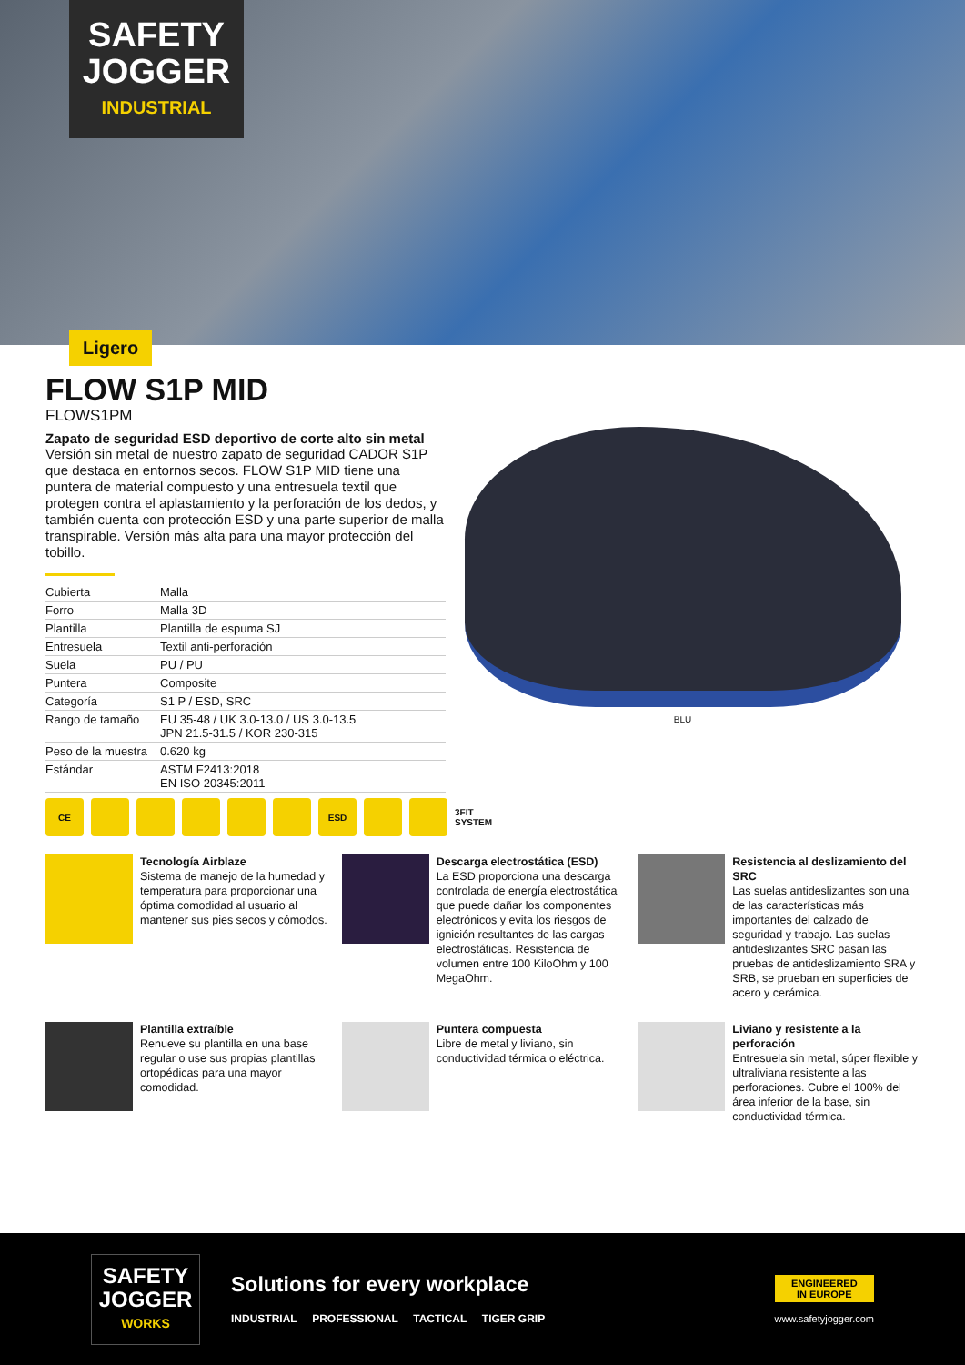SAFETY
JOGGER
INDUSTRIAL
Ligero
FLOW S1P MID
FLOWS1PM
Zapato de seguridad ESD deportivo de corte alto sin metal
Versión sin metal de nuestro zapato de seguridad CADOR S1P que destaca en entornos secos. FLOW S1P MID tiene una puntera de material compuesto y una entresuela textil que protegen contra el aplastamiento y la perforación de los dedos, y también cuenta con protección ESD y una parte superior de malla transpirable. Versión más alta para una mayor protección del tobillo.
| Cubierta | Malla |
| Forro | Malla 3D |
| Plantilla | Plantilla de espuma SJ |
| Entresuela | Textil anti-perforación |
| Suela | PU / PU |
| Puntera | Composite |
| Categoría | S1 P / ESD, SRC |
| Rango de tamaño | EU 35-48 / UK 3.0-13.0 / US 3.0-13.5 JPN 21.5-31.5 / KOR 230-315 |
| Peso de la muestra | 0.620 kg |
| Estándar | ASTM F2413:2018 EN ISO 20345:2011 |
BLU
CE ESD 3FIT SYSTEM
Tecnología Airblaze
Sistema de manejo de la humedad y temperatura para proporcionar una óptima comodidad al usuario al mantener sus pies secos y cómodos.
Descarga electrostática (ESD)
La ESD proporciona una descarga controlada de energía electrostática que puede dañar los componentes electrónicos y evita los riesgos de ignición resultantes de las cargas electrostáticas. Resistencia de volumen entre 100 KiloOhm y 100 MegaOhm.
Resistencia al deslizamiento del SRC
Las suelas antideslizantes son una de las características más importantes del calzado de seguridad y trabajo. Las suelas antideslizantes SRC pasan las pruebas de antideslizamiento SRA y SRB, se prueban en superficies de acero y cerámica.
Plantilla extraíble
Renueve su plantilla en una base regular o use sus propias plantillas ortopédicas para una mayor comodidad.
Puntera compuesta
Libre de metal y liviano, sin conductividad térmica o eléctrica.
Liviano y resistente a la perforación
Entresuela sin metal, súper flexible y ultraliviana resistente a las perforaciones. Cubre el 100% del área inferior de la base, sin conductividad térmica.
SAFETY
JOGGER
WORKS
Solutions for every workplace
INDUSTRIAL PROFESSIONAL TACTICAL TIGER GRIP
ENGINEERED
IN EUROPE
www.safetyjogger.com